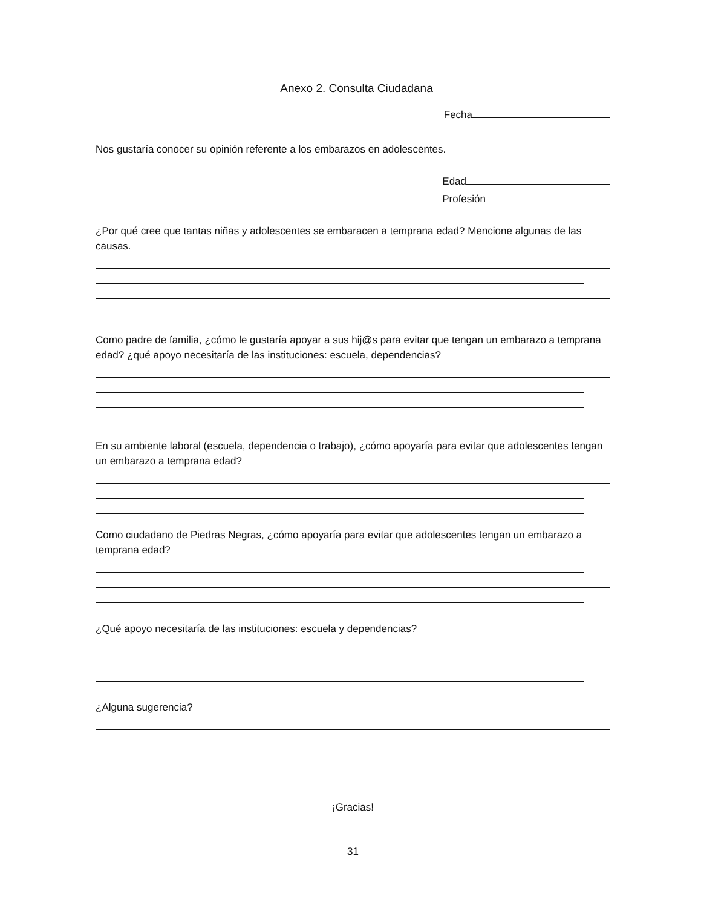Anexo 2. Consulta Ciudadana
Fecha
Nos gustaría conocer su opinión referente a los embarazos en adolescentes.
Edad
Profesión
¿Por qué cree que tantas niñas y adolescentes se embaracen a temprana edad? Mencione algunas de las causas.
Como padre de familia, ¿cómo le gustaría apoyar a sus hij@s para evitar que tengan un embarazo a temprana edad? ¿qué apoyo necesitaría de las instituciones: escuela, dependencias?
En su ambiente laboral (escuela, dependencia o trabajo), ¿cómo apoyaría para evitar que adolescentes tengan un embarazo a temprana edad?
Como ciudadano de Piedras Negras, ¿cómo apoyaría para evitar que adolescentes tengan un embarazo a temprana edad?
¿Qué apoyo necesitaría de las instituciones: escuela y dependencias?
¿Alguna sugerencia?
¡Gracias!
31